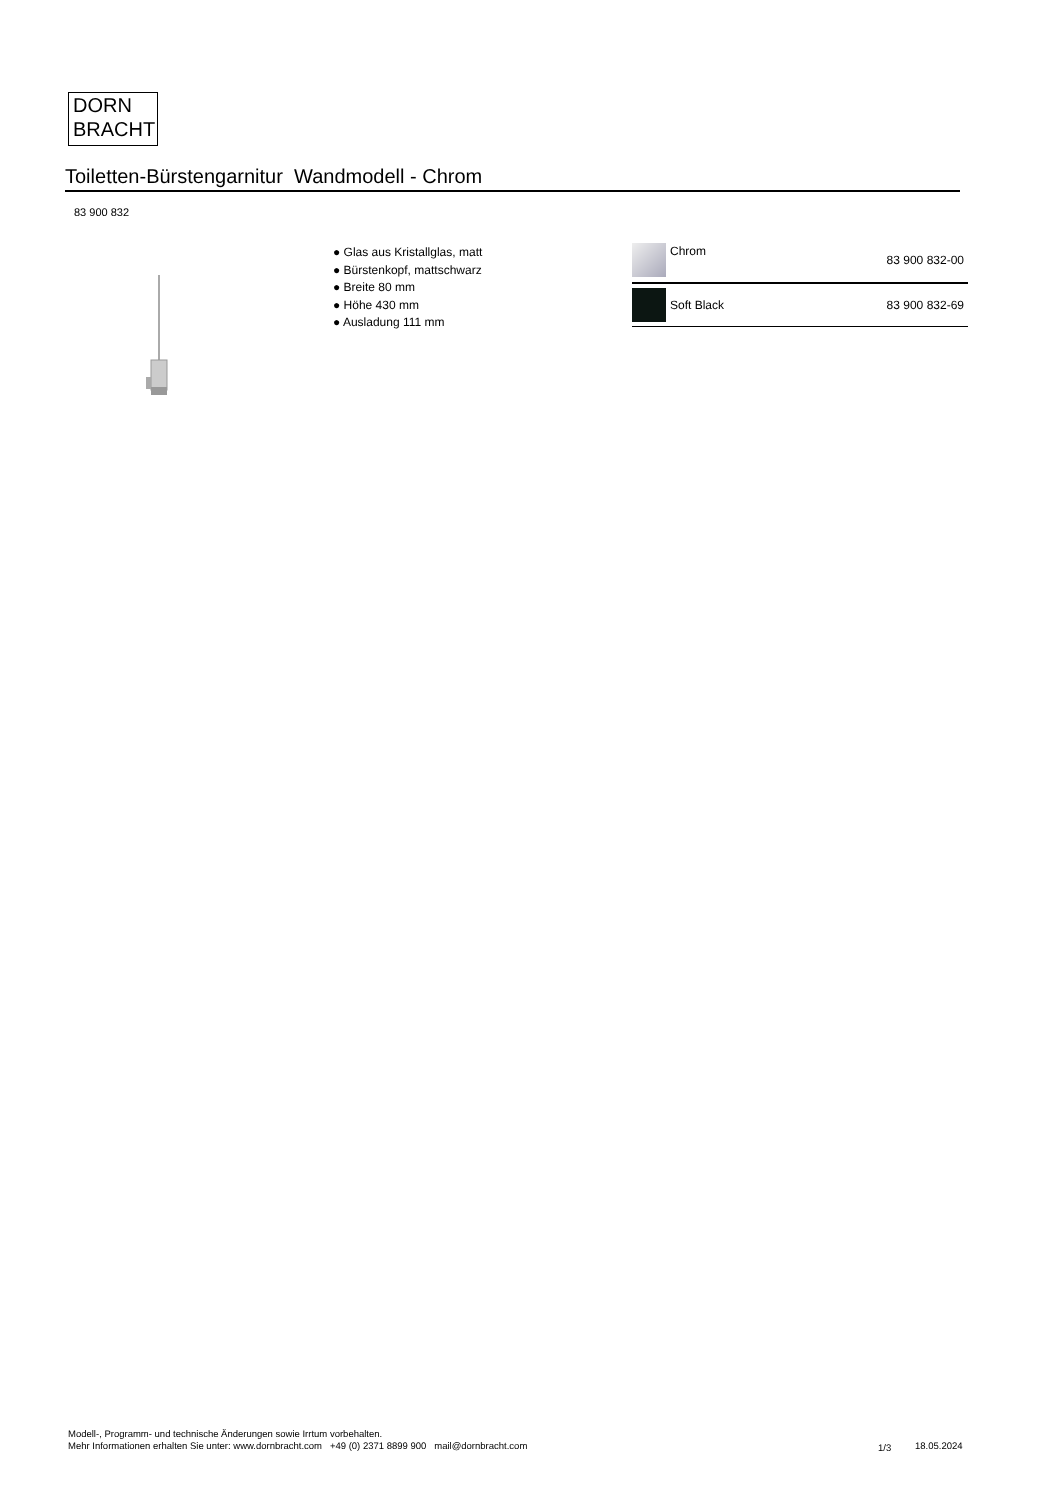DORN
BRACHT
Toiletten-Bürstengarnitur Wandmodell - Chrom
83 900 832
● Glas aus Kristallglas, matt
● Bürstenkopf, mattschwarz
● Breite 80 mm
● Höhe 430 mm
● Ausladung 111 mm
| | Chrom | 83 900 832-00 |
| | Soft Black | 83 900 832-69 |
Modell-, Programm- und technische Änderungen sowie Irrtum vorbehalten.
Mehr Informationen erhalten Sie unter: www.dornbracht.com +49 (0) 2371 8899 900 mail@dornbracht.com
1/3 18.05.2024